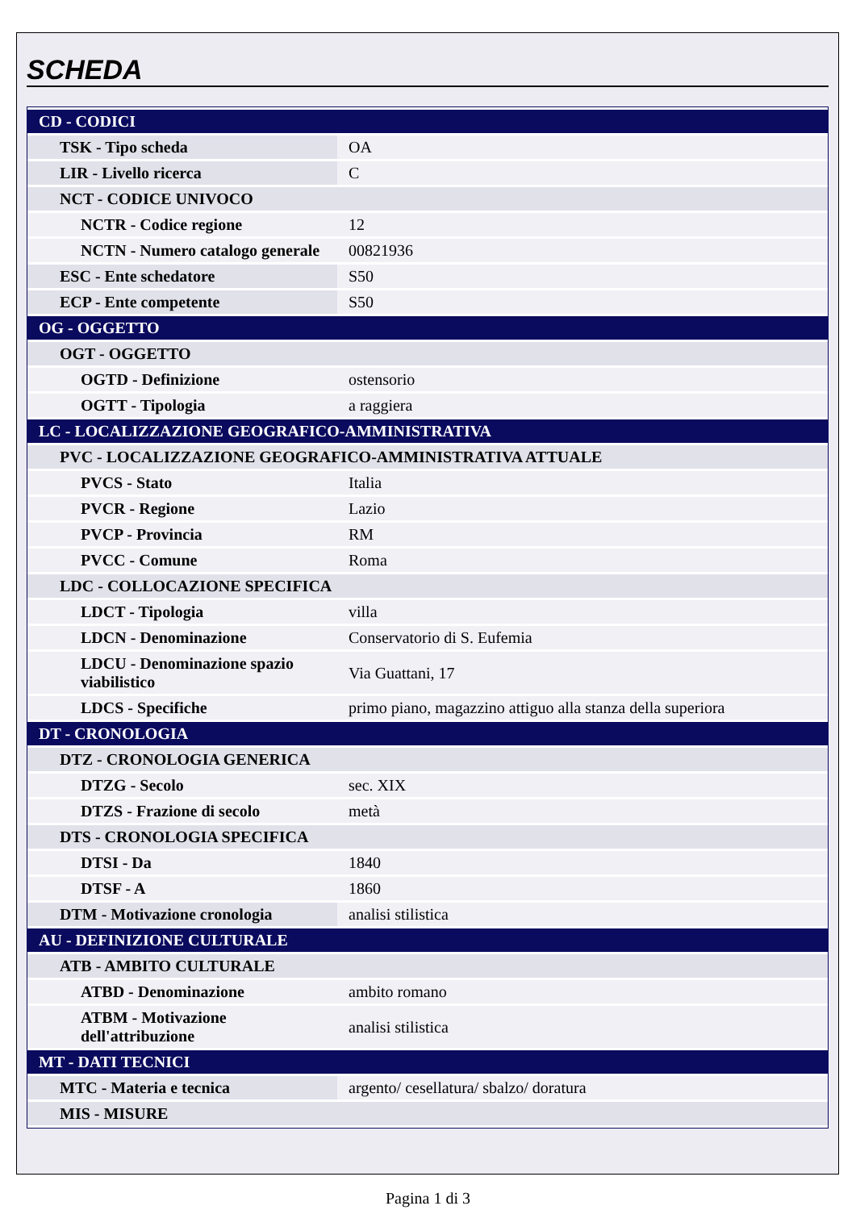SCHEDA
| CD - CODICI | |
| TSK - Tipo scheda | OA |
| LIR - Livello ricerca | C |
| NCT - CODICE UNIVOCO | |
| NCTR - Codice regione | 12 |
| NCTN - Numero catalogo generale | 00821936 |
| ESC - Ente schedatore | S50 |
| ECP - Ente competente | S50 |
| OG - OGGETTO | |
| OGT - OGGETTO | |
| OGTD - Definizione | ostensorio |
| OGTT - Tipologia | a raggiera |
| LC - LOCALIZZAZIONE GEOGRAFICO-AMMINISTRATIVA | |
| PVC - LOCALIZZAZIONE GEOGRAFICO-AMMINISTRATIVA ATTUALE | |
| PVCS - Stato | Italia |
| PVCR - Regione | Lazio |
| PVCP - Provincia | RM |
| PVCC - Comune | Roma |
| LDC - COLLOCAZIONE SPECIFICA | |
| LDCT - Tipologia | villa |
| LDCN - Denominazione | Conservatorio di S. Eufemia |
| LDCU - Denominazione spazio viabilistico | Via Guattani, 17 |
| LDCS - Specifiche | primo piano, magazzino attiguo alla stanza della superiora |
| DT - CRONOLOGIA | |
| DTZ - CRONOLOGIA GENERICA | |
| DTZG - Secolo | sec. XIX |
| DTZS - Frazione di secolo | metà |
| DTS - CRONOLOGIA SPECIFICA | |
| DTSI - Da | 1840 |
| DTSF - A | 1860 |
| DTM - Motivazione cronologia | analisi stilistica |
| AU - DEFINIZIONE CULTURALE | |
| ATB - AMBITO CULTURALE | |
| ATBD - Denominazione | ambito romano |
| ATBM - Motivazione dell'attribuzione | analisi stilistica |
| MT - DATI TECNICI | |
| MTC - Materia e tecnica | argento/ cesellatura/ sbalzo/ doratura |
| MIS - MISURE | |
Pagina 1 di 3